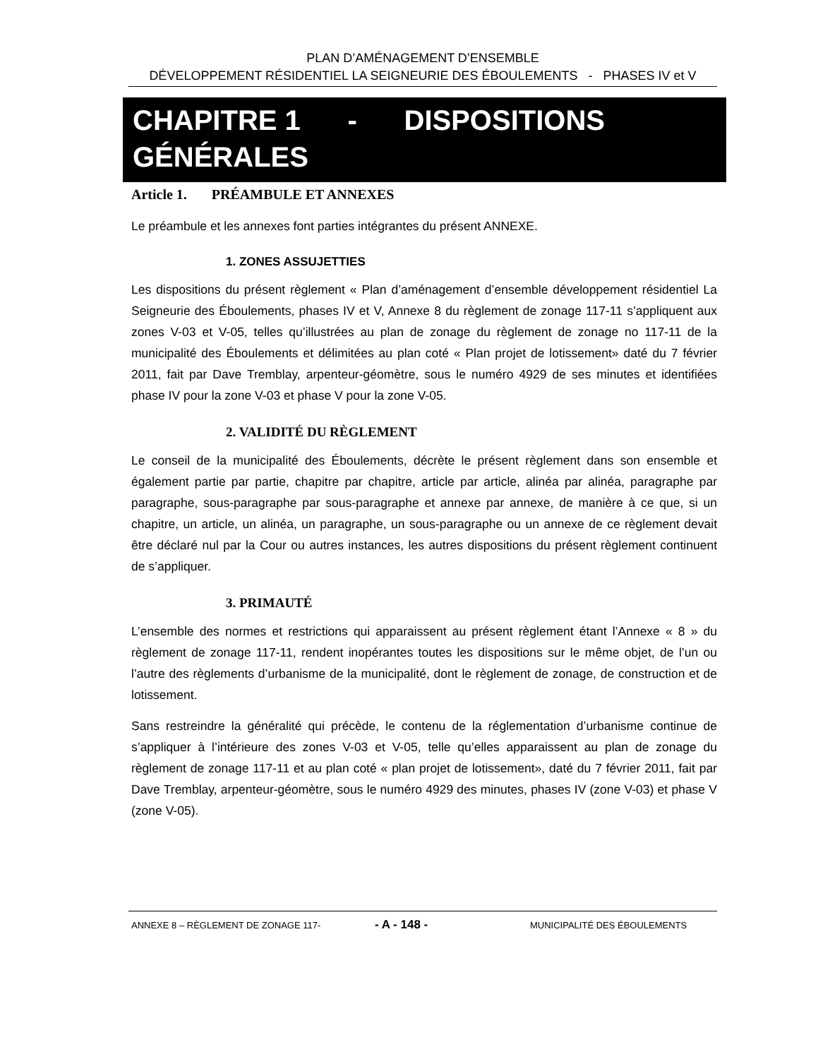PLAN D’AMÉNAGEMENT D’ENSEMBLE
DÉVELOPPEMENT RÉSIDENTIEL LA SEIGNEURIE DES ÉBOULEMENTS - PHASES IV et V
CHAPITRE 1 - DISPOSITIONS GÉNÉRALES
Article 1. PRÉAMBULE ET ANNEXES
Le préambule et les annexes font parties intégrantes du présent ANNEXE.
1. ZONES ASSUJETTIES
Les dispositions du présent règlement « Plan d’aménagement d’ensemble développement résidentiel La Seigneurie des Éboulements, phases IV et V, Annexe 8 du règlement de zonage 117-11 s’appliquent aux zones V-03 et V-05, telles qu’illustrées au plan de zonage du règlement de zonage no 117-11 de la municipalité des Éboulements et délimitées au plan coté « Plan projet de lotissement» daté du 7 février 2011, fait par Dave Tremblay, arpenteur-géomètre, sous le numéro 4929 de ses minutes et identifiées phase IV pour la zone V-03 et phase V pour la zone V-05.
2. VALIDITÉ DU RÈGLEMENT
Le conseil de la municipalité des Éboulements, décrète le présent règlement dans son ensemble et également partie par partie, chapitre par chapitre, article par article, alinéa par alinéa, paragraphe par paragraphe, sous-paragraphe par sous-paragraphe et annexe par annexe, de manière à ce que, si un chapitre, un article, un alinéa, un paragraphe, un sous-paragraphe ou un annexe de ce règlement devait être déclaré nul par la Cour ou autres instances, les autres dispositions du présent règlement continuent de s’appliquer.
3. PRIMAUTÉ
L’ensemble des normes et restrictions qui apparaissent au présent règlement étant l’Annexe « 8 » du règlement de zonage 117-11, rendent inopérantes toutes les dispositions sur le même objet, de l’un ou l’autre des règlements d’urbanisme de la municipalité, dont le règlement de zonage, de construction et de lotissement.
Sans restreindre la généralité qui précède, le contenu de la réglementation d’urbanisme continue de s’appliquer à l’intérieure des zones V-03 et V-05, telle qu’elles apparaissent au plan de zonage du règlement de zonage 117-11 et au plan coté « plan projet de lotissement», daté du 7 février 2011, fait par Dave Tremblay, arpenteur-géomètre, sous le numéro 4929 des minutes, phases IV (zone V-03) et phase V (zone V-05).
ANNEXE 8 – RÈGLEMENT DE ZONAGE 117- - A - 148 - MUNICIPALITÉ DES ÉBOULEMENTS